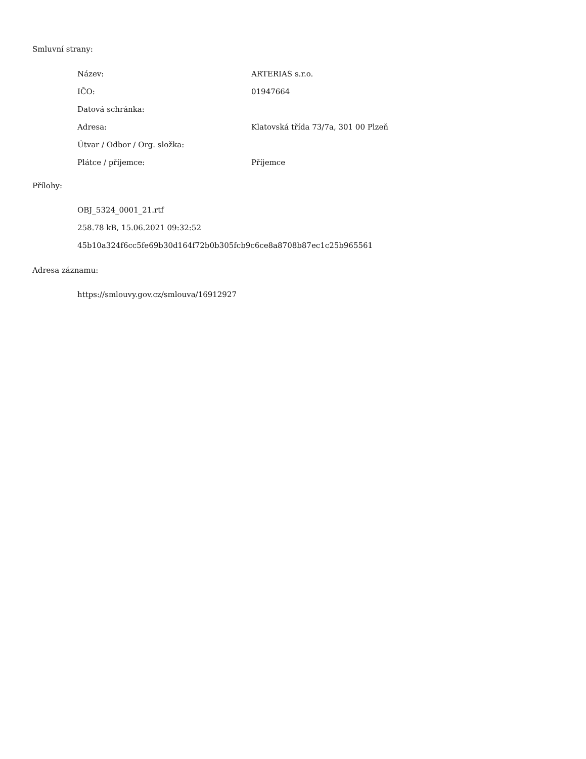Smluvní strany:
| Název: | ARTERIAS s.r.o. |
| IČO: | 01947664 |
| Datová schránka: | |
| Adresa: | Klatovská třída 73/7a, 301 00 Plzeň |
| Útvar / Odbor / Org. složka: | |
| Plátce / příjemce: | Příjemce |
Přílohy:
OBJ_5324_0001_21.rtf
258.78 kB, 15.06.2021 09:32:52
45b10a324f6cc5fe69b30d164f72b0b305fcb9c6ce8a8708b87ec1c25b965561
Adresa záznamu:
https://smlouvy.gov.cz/smlouva/16912927